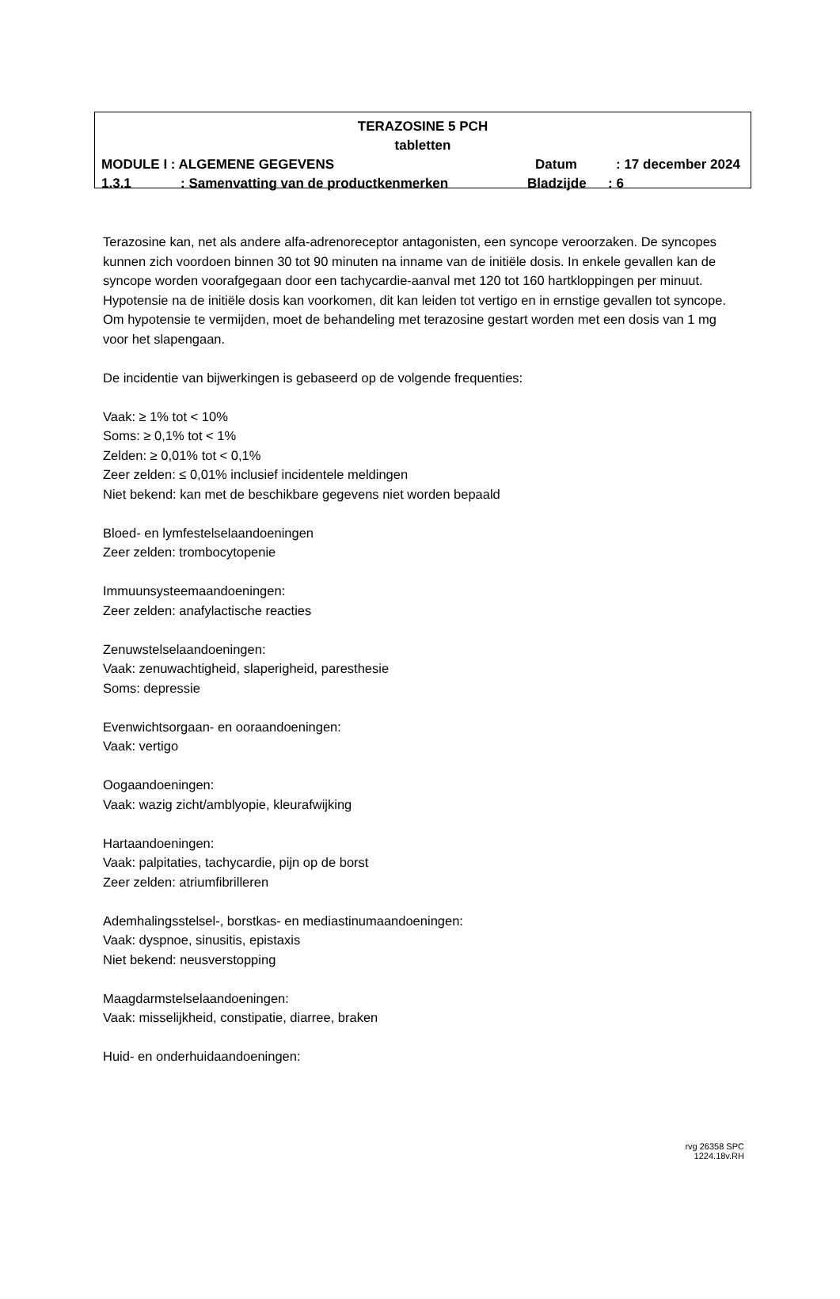TERAZOSINE 5 PCH
tabletten
MODULE I : ALGEMENE GEGEVENS Datum : 17 december 2024
1.3.1 : Samenvatting van de productkenmerken Bladzijde : 6
Terazosine kan, net als andere alfa-adrenoreceptor antagonisten, een syncope veroorzaken. De syncopes kunnen zich voordoen binnen 30 tot 90 minuten na inname van de initiële dosis. In enkele gevallen kan de syncope worden voorafgegaan door een tachycardie-aanval met 120 tot 160 hartkloppingen per minuut. Hypotensie na de initiële dosis kan voorkomen, dit kan leiden tot vertigo en in ernstige gevallen tot syncope. Om hypotensie te vermijden, moet de behandeling met terazosine gestart worden met een dosis van 1 mg voor het slapengaan.
De incidentie van bijwerkingen is gebaseerd op de volgende frequenties:
Vaak: ≥ 1% tot < 10%
Soms: ≥ 0,1% tot < 1%
Zelden: ≥ 0,01% tot < 0,1%
Zeer zelden: ≤ 0,01% inclusief incidentele meldingen
Niet bekend: kan met de beschikbare gegevens niet worden bepaald
Bloed- en lymfestelselaandoeningen
Zeer zelden: trombocytopenie
Immuunsysteemaandoeningen:
Zeer zelden: anafylactische reacties
Zenuwstelselaandoeningen:
Vaak: zenuwachtigheid, slaperigheid, paresthesie
Soms: depressie
Evenwichtsorgaan- en ooraandoeningen:
Vaak: vertigo
Oogaandoeningen:
Vaak: wazig zicht/amblyopie, kleurafwijking
Hartaandoeningen:
Vaak: palpitaties, tachycardie, pijn op de borst
Zeer zelden: atriumfibrilleren
Ademhalingsstelsel-, borstkas- en mediastinumaandoeningen:
Vaak: dyspnoe, sinusitis, epistaxis
Niet bekend: neusverstopping
Maagdarmstelselaandoeningen:
Vaak: misselijkheid, constipatie, diarree, braken
Huid- en onderhuidaandoeningen:
rvg 26358 SPC 1224.18v.RH